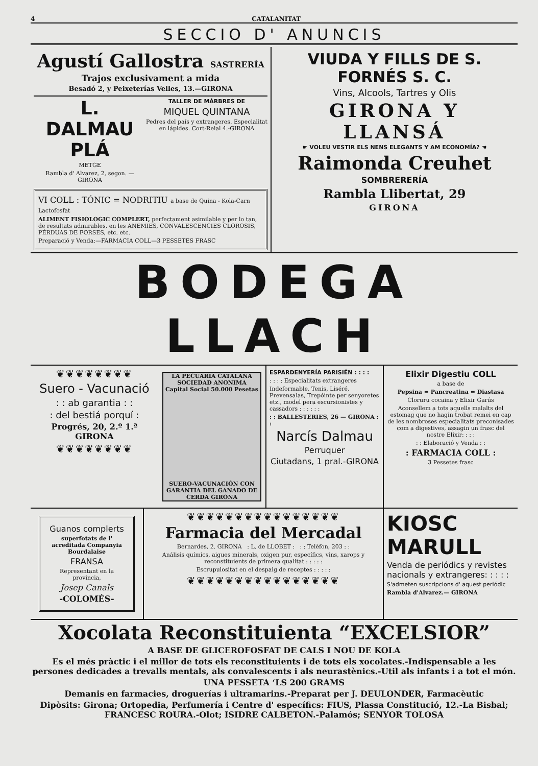4 CATALANITAT
SECCIO D' ANUNCIS
Agustí Gallostra SASTRERÍA
Trajos exclusivament a mida
Besadó 2, y Peixeterías Velles, 13.—GIRONA
L. DALMAU PLÁ
METGE
Rambla d' Alvarez, 2, segon. — GIRONA
TALLER DE MÁRBRES DE
MIQUEL QUINTANA
Pedres del país y extrangeres. Especialitat en lápides. Cort-Reial 4.-GIRONA
VI COLL : TÓNIC = NODRITIU a base de Quina - Kola-Carn Lactofosfat
ALIMENT FISIOLOGIC COMPLERT, perfectament asimilable y per lo tan, de resultats admirables, en les ANEMIES, CONVALESCENCIES CLOROSIS, PÉRDUAS DE FORSES, etc. etc.
Preparació y Venda:—FARMACIA COLL—3 PESSETES FRASC
VIUDA Y FILLS DE S. FORNÉS S. C.
Vins, Alcools, Tartres y Olis
GIRONA Y LLANSÁ
☛ VOLEU VESTIR ELS NENS ELEGANTS Y AM ECONOMÍA? ☚
Raimonda Creuhet
SOMBRERERÍA
Rambla Llibertat, 29
GIRONA
BODEGA LLACH
❦❦❦❦❦❦❦❦
Suero - Vacunació
: : ab garantia : :
: del bestiá porquí :
Progrés, 20, 2.º 1.ª GIRONA
❦❦❦❦❦❦❦❦
LA PECUARIA CATALANA
SOCIEDAD ANONIMA
Capital Social 50.000 Pesetas
SUERO-VACUNACIÓN CON GARANTIA DEL GANADO DE CERDA GIRONA
ESPARDENYERÍA PARISIÉN : : : :
: : : : Especialitats extrangeres
Indeformable, Tenis, Liséré, Prevensalas, Trepóinte per senyoretes etz., model pera escursionistes y cassadors : : : : : :
: : BALLESTERIES, 26 — GIRONA : :
Narcís Dalmau
Perruquer
Ciutadans, 1 pral.-GIRONA
Elixir Digestiu COLL
a base de
Pepsina = Pancreatina = Diastasa
Cloruru cocaina y Elixir Garús
Aconsellem a tots aquells malalts del estomag que no hagin trobat remei en cap de les nombroses especialitats preconisades com a digestives, assagin un frasc del nostre Elixir: : : :
: : Elaboració y Venda : :
: FARMACIA COLL :
3 Pessetes frasc
Guanos complerts
superfotats de l' acreditada Companyia Bourdalaise
FRANSA
Representant en la provincia,
Josep Canals
-COLOMÉS-
❦❦❦❦❦❦❦❦❦❦❦❦❦❦❦❦
Farmacia del Mercadal
Bernardes, 2. GIRONA : L. de LLOBET : : : Telèfon, 203 : :
Análisis químics, aigues minerals, oxigen pur, específics, vins, xarops y reconstituients de primera qualitat : : : : :
Escrupulositat en el despaig de receptes : : : : :
❦❦❦❦❦❦❦❦❦❦❦❦❦❦❦❦
KIOSC
MARULL
Venda de periódics y revistes nacionals y extrangeres: : : : :
S'admeten suscripcions d' aquest periódic
Rambla d'Alvarez.— GIRONA
Xocolata Reconstituienta “EXCELSIOR”
A BASE DE GLICEROFOSFAT DE CALS I NOU DE KOLA
Es el més pràctic i el millor de tots els reconstituients i de tots els xocolates.-Indispensable a les persones dedicades a trevalls mentals, als convalescents i als neurastènics.-Util als infants i a tot el món.
UNA PESSETA ‘LS 200 GRAMS
Demanis en farmacies, droguerías i ultramarins.-Preparat per J. DEULONDER, Farmacèutic
Dipòsits: Girona; Ortopedia, Perfumería i Centre d' específics: FIUS, Plassa Constitució, 12.-La Bisbal; FRANCESC ROURA.-Olot; ISIDRE CALBETON.-Palamós; SENYOR TOLOSA